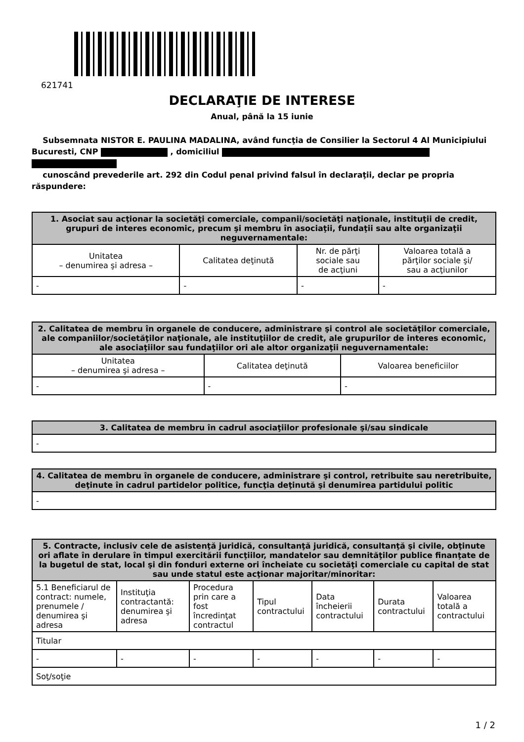621741
DECLARAŢIE DE INTERESE
Anual, până la 15 iunie
Subsemnata NISTOR E. PAULINA MADALINA, având funcţia de Consilier la Sectorul 4 Al Municipiului Bucuresti, CNP , domiciliul
cunoscând prevederile art. 292 din Codul penal privind falsul în declaraţii, declar pe propria răspundere:
| 1. Asociat sau acţionar la societăţi comerciale, companii/societăţi naţionale, instituţii de credit, grupuri de interes economic, precum şi membru în asociaţii, fundaţii sau alte organizaţii neguvernamentale: | | | |
| --- | --- | --- | --- |
| Unitatea – denumirea şi adresa – | Calitatea deţinută | Nr. de părţi sociale sau de acţiuni | Valoarea totală a părţilor sociale şi/ sau a acţiunilor |
| - | - | - | - |
| 2. Calitatea de membru în organele de conducere, administrare şi control ale societăţilor comerciale, ale companiilor/societăţilor naţionale, ale instituţiilor de credit, ale grupurilor de interes economic, ale asociaţiilor sau fundaţiilor ori ale altor organizaţii neguvernamentale: | | |
| --- | --- | --- |
| Unitatea – denumirea şi adresa – | Calitatea deţinută | Valoarea beneficiilor |
| - | - | - |
| 3. Calitatea de membru în cadrul asociaţiilor profesionale şi/sau sindicale |
| --- |
| - |
| 4. Calitatea de membru în organele de conducere, administrare şi control, retribuite sau neretribuite, deţinute în cadrul partidelor politice, funcţia deţinută şi denumirea partidului politic |
| --- |
| - |
| 5. Contracte, inclusiv cele de asistenţă juridică, consultanţă juridică, consultanţă şi civile, obţinute ori aflate în derulare în timpul exercitării funcţiilor, mandatelor sau demnităţilor publice finanţate de la bugetul de stat, local şi din fonduri externe ori încheiate cu societăţi comerciale cu capital de stat sau unde statul este acţionar majoritar/minoritar: | | | | | | |
| --- | --- | --- | --- | --- | --- | --- |
| 5.1 Beneficiarul de contract: numele, prenumele / denumirea şi adresa | Instituţia contractantă: denumirea şi adresa | Procedura prin care a fost încredinţat contractul | Tipul contractului | Data încheierii contractului | Durata contractului | Valoarea totală a contractului |
| Titular | | | | | | |
| - | - | - | - | - | - | - |
| Soţ/soţie | | | | | | |
1 / 2